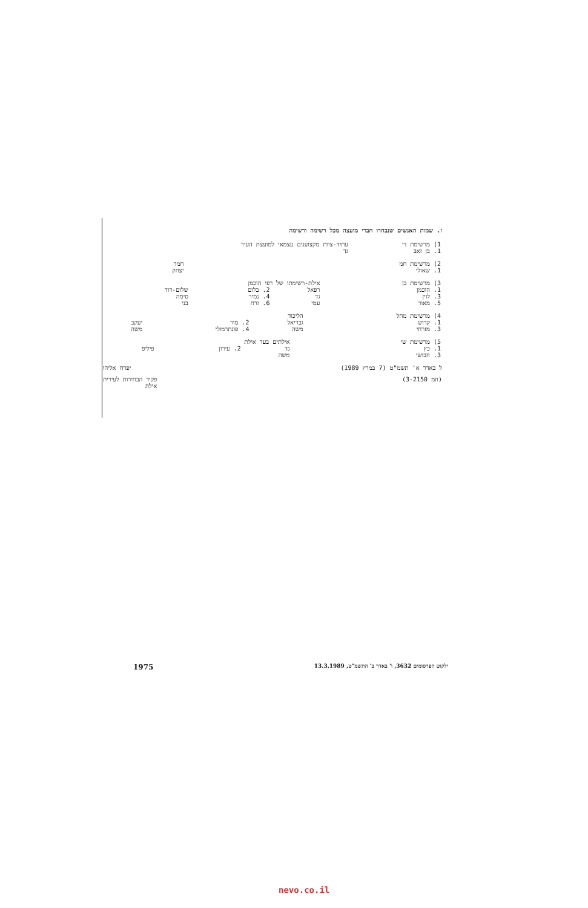ז. שמות האנשים שנבחרו חברי מועצה מכל רשימה ורשימה
| 1) מרשימת די | עתיד-צוות מקצוענים עצמאי למועצת העיר |
| 1. בן זאב | גד |
| 2) מרשימת חמ | חמד |
| 1. שאולי | יצחק |
| 3) מרשימת בן | אילת-רשימתו של רפי הוכמן | | |
| 1. הוכמן | רפאל | 2. בלום | שלום-דוד |
| 3. לוין | גד | 4. נמיר | סימה |
| 5. מאור | עמי | 6. זרח | בני |
| 4) מרשימת מחל | הליכוד | | |
| 1. קדוש | גבריאל | 2. מור | יעקב |
| 3. מזרחי | משה | 4. פונתרמולי | משה |
| 5) מרשימת שי | אילתים בעד אילת | | |
| 1. כץ | גד | 2. עירון | פיליפ |
| 3. חבושי | משה | | |
ל באדר א' תשמ"ט (7 במרץ 1989) יפרח אליהו
(חמ 3-2150) פקיד הבחירות לעירית
אילת
ילקוט הפרסומים 3632, ו' באדר ב' התשמ"ט, 13.3.1989 1975
nevo.co.il